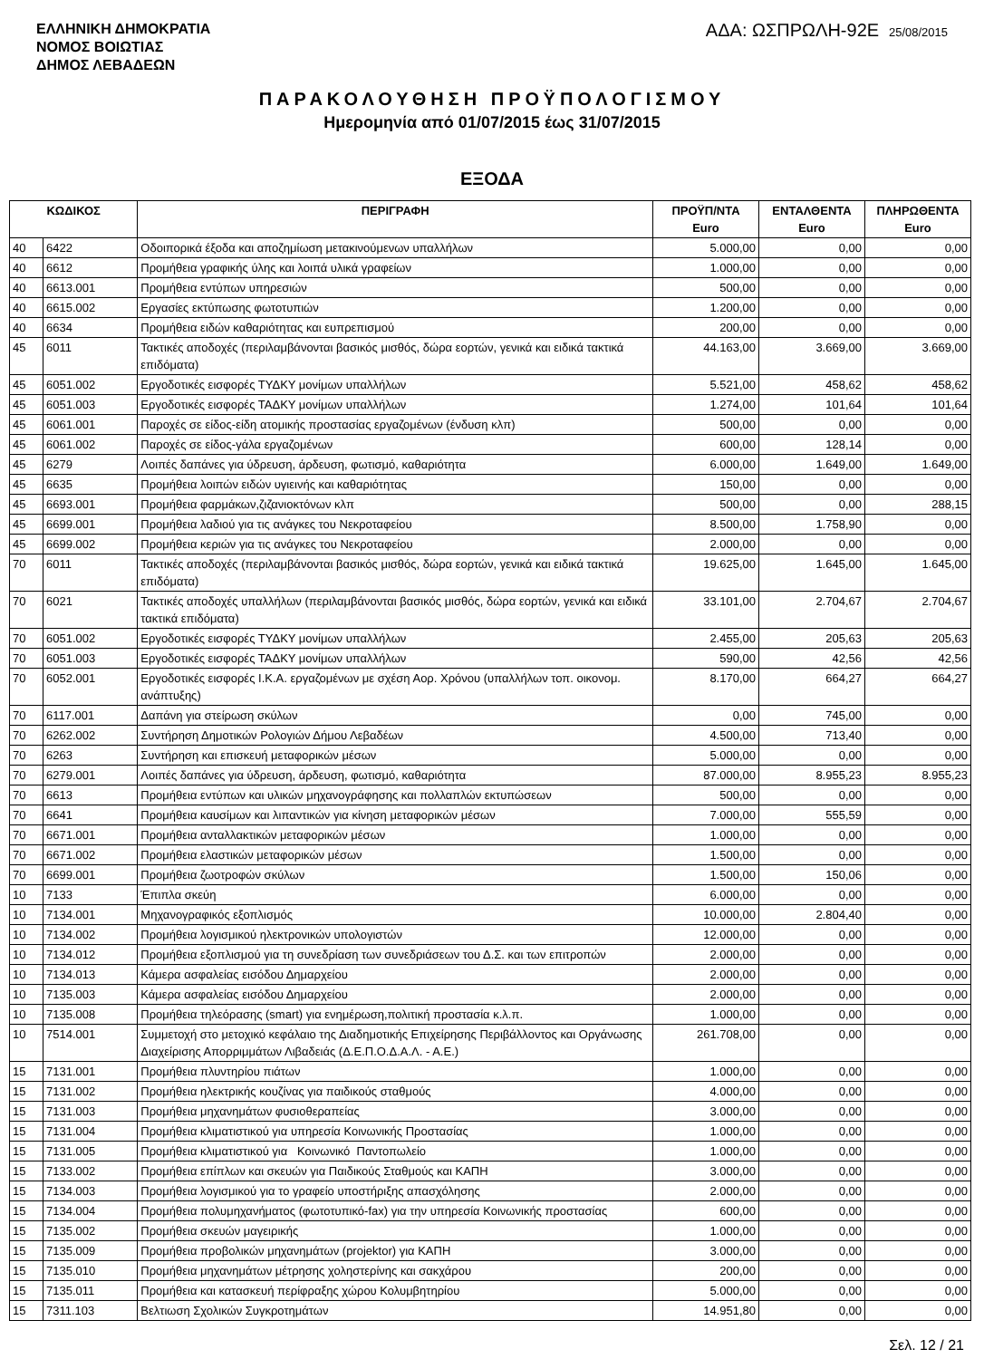ΕΛΛΗΝΙΚΗ ΔΗΜΟΚΡΑΤΙΑ
ΝΟΜΟΣ ΒΟΙΩΤΙΑΣ
ΔΗΜΟΣ ΛΕΒΑΔΕΩΝ
ΑΔΑ: ΩΣΠΡΩΛΗ-92Ε 25/08/2015
ΠΑΡΑΚΟΛΟΥΘΗΣΗ ΠΡΟΫΠΟΛΟΓΙΣΜΟΥ
Ημερομηνία από 01/07/2015 έως 31/07/2015
ΕΞΟΔΑ
| ΚΩΔΙΚΟΣ | | ΠΕΡΙΓΡΑΦΗ | ΠΡΟΫΠ/ΝΤΑ Euro | ΕΝΤΑΛΘΕΝΤΑ Euro | ΠΛΗΡΩΘΕΝΤΑ Euro |
| --- | --- | --- | --- | --- | --- |
| 40 | 6422 | Οδοιπορικά έξοδα και αποζημίωση μετακινούμενων υπαλλήλων | 5.000,00 | 0,00 | 0,00 |
| 40 | 6612 | Προμήθεια γραφικής ύλης και λοιπά υλικά γραφείων | 1.000,00 | 0,00 | 0,00 |
| 40 | 6613.001 | Προμήθεια εντύπων υπηρεσιών | 500,00 | 0,00 | 0,00 |
| 40 | 6615.002 | Εργασίες εκτύπωσης φωτοτυπιών | 1.200,00 | 0,00 | 0,00 |
| 40 | 6634 | Προμήθεια ειδών καθαριότητας και ευπρεπισμού | 200,00 | 0,00 | 0,00 |
| 45 | 6011 | Τακτικές αποδοχές (περιλαμβάνονται βασικός μισθός, δώρα εορτών, γενικά και ειδικά τακτικά επιδόματα) | 44.163,00 | 3.669,00 | 3.669,00 |
| 45 | 6051.002 | Εργοδοτικές εισφορές ΤΥΔΚΥ μονίμων υπαλλήλων | 5.521,00 | 458,62 | 458,62 |
| 45 | 6051.003 | Εργοδοτικές εισφορές ΤΑΔΚΥ μονίμων υπαλλήλων | 1.274,00 | 101,64 | 101,64 |
| 45 | 6061.001 | Παροχές σε είδος-είδη ατομικής προστασίας εργαζομένων (ένδυση κλπ) | 500,00 | 0,00 | 0,00 |
| 45 | 6061.002 | Παροχές σε είδος-γάλα εργαζομένων | 600,00 | 128,14 | 0,00 |
| 45 | 6279 | Λοιπές δαπάνες για ύδρευση, άρδευση, φωτισμό, καθαριότητα | 6.000,00 | 1.649,00 | 1.649,00 |
| 45 | 6635 | Προμήθεια λοιπών ειδών υγιεινής και καθαριότητας | 150,00 | 0,00 | 0,00 |
| 45 | 6693.001 | Προμήθεια φαρμάκων,ζιζανιοκτόνων κλπ | 500,00 | 0,00 | 288,15 |
| 45 | 6699.001 | Προμήθεια λαδιού για τις ανάγκες του Νεκροταφείου | 8.500,00 | 1.758,90 | 0,00 |
| 45 | 6699.002 | Προμήθεια κεριών για τις ανάγκες του Νεκροταφείου | 2.000,00 | 0,00 | 0,00 |
| 70 | 6011 | Τακτικές αποδοχές (περιλαμβάνονται βασικός μισθός, δώρα εορτών, γενικά και ειδικά τακτικά επιδόματα) | 19.625,00 | 1.645,00 | 1.645,00 |
| 70 | 6021 | Τακτικές αποδοχές υπαλλήλων (περιλαμβάνονται βασικός μισθός, δώρα εορτών, γενικά και ειδικά τακτικά επιδόματα) | 33.101,00 | 2.704,67 | 2.704,67 |
| 70 | 6051.002 | Εργοδοτικές εισφορές ΤΥΔΚΥ μονίμων υπαλλήλων | 2.455,00 | 205,63 | 205,63 |
| 70 | 6051.003 | Εργοδοτικές εισφορές ΤΑΔΚΥ μονίμων υπαλλήλων | 590,00 | 42,56 | 42,56 |
| 70 | 6052.001 | Εργοδοτικές εισφορές Ι.Κ.Α. εργαζομένων με σχέση Αορ. Χρόνου (υπαλλήλων τοπ. οικονομ. ανάπτυξης) | 8.170,00 | 664,27 | 664,27 |
| 70 | 6117.001 | Δαπάνη για στείρωση σκύλων | 0,00 | 745,00 | 0,00 |
| 70 | 6262.002 | Συντήρηση Δημοτικών Ρολογιών Δήμου Λεβαδέων | 4.500,00 | 713,40 | 0,00 |
| 70 | 6263 | Συντήρηση και επισκευή μεταφορικών μέσων | 5.000,00 | 0,00 | 0,00 |
| 70 | 6279.001 | Λοιπές δαπάνες για ύδρευση, άρδευση, φωτισμό, καθαριότητα | 87.000,00 | 8.955,23 | 8.955,23 |
| 70 | 6613 | Προμήθεια εντύπων και υλικών μηχανογράφησης και πολλαπλών εκτυπώσεων | 500,00 | 0,00 | 0,00 |
| 70 | 6641 | Προμήθεια καυσίμων και λιπαντικών για κίνηση μεταφορικών μέσων | 7.000,00 | 555,59 | 0,00 |
| 70 | 6671.001 | Προμήθεια ανταλλακτικών μεταφορικών μέσων | 1.000,00 | 0,00 | 0,00 |
| 70 | 6671.002 | Προμήθεια ελαστικών μεταφορικών μέσων | 1.500,00 | 0,00 | 0,00 |
| 70 | 6699.001 | Προμήθεια ζωοτροφών σκύλων | 1.500,00 | 150,06 | 0,00 |
| 10 | 7133 | Έπιπλα σκεύη | 6.000,00 | 0,00 | 0,00 |
| 10 | 7134.001 | Μηχανογραφικός εξοπλισμός | 10.000,00 | 2.804,40 | 0,00 |
| 10 | 7134.002 | Προμήθεια λογισμικού ηλεκτρονικών υπολογιστών | 12.000,00 | 0,00 | 0,00 |
| 10 | 7134.012 | Προμήθεια εξοπλισμού για τη συνεδρίαση των συνεδριάσεων του Δ.Σ. και των επιτροπών | 2.000,00 | 0,00 | 0,00 |
| 10 | 7134.013 | Κάμερα ασφαλείας εισόδου Δημαρχείου | 2.000,00 | 0,00 | 0,00 |
| 10 | 7135.003 | Κάμερα ασφαλείας εισόδου Δημαρχείου | 2.000,00 | 0,00 | 0,00 |
| 10 | 7135.008 | Προμήθεια τηλεόρασης (smart) για ενημέρωση,πολιτική προστασία κ.λ.π. | 1.000,00 | 0,00 | 0,00 |
| 10 | 7514.001 | Συμμετοχή στο μετοχικό κεφάλαιο της Διαδημοτικής Επιχείρησης Περιβάλλοντος και Οργάνωσης Διαχείρισης Απορριμμάτων Λιβαδειάς (Δ.Ε.Π.Ο.Δ.Α.Λ. - Α.Ε.) | 261.708,00 | 0,00 | 0,00 |
| 15 | 7131.001 | Προμήθεια πλυντηρίου πιάτων | 1.000,00 | 0,00 | 0,00 |
| 15 | 7131.002 | Προμήθεια ηλεκτρικής κουζίνας για παιδικούς σταθμούς | 4.000,00 | 0,00 | 0,00 |
| 15 | 7131.003 | Προμήθεια μηχανημάτων φυσιοθεραπείας | 3.000,00 | 0,00 | 0,00 |
| 15 | 7131.004 | Προμήθεια κλιματιστικού για υπηρεσία Κοινωνικής Προστασίας | 1.000,00 | 0,00 | 0,00 |
| 15 | 7131.005 | Προμήθεια κλιματιστικού για Κοινωνικό Παντοπωλείο | 1.000,00 | 0,00 | 0,00 |
| 15 | 7133.002 | Προμήθεια επίπλων και σκευών για Παιδικούς Σταθμούς και ΚΑΠΗ | 3.000,00 | 0,00 | 0,00 |
| 15 | 7134.003 | Προμήθεια λογισμικού για το γραφείο υποστήριξης απασχόλησης | 2.000,00 | 0,00 | 0,00 |
| 15 | 7134.004 | Προμήθεια πολυμηχανήματος (φωτοτυπικό-fax) για την υπηρεσία Κοινωνικής προστασίας | 600,00 | 0,00 | 0,00 |
| 15 | 7135.002 | Προμήθεια σκευών μαγειρικής | 1.000,00 | 0,00 | 0,00 |
| 15 | 7135.009 | Προμήθεια προβολικών μηχανημάτων (projektor) για ΚΑΠΗ | 3.000,00 | 0,00 | 0,00 |
| 15 | 7135.010 | Προμήθεια μηχανημάτων μέτρησης χοληστερίνης και σακχάρου | 200,00 | 0,00 | 0,00 |
| 15 | 7135.011 | Προμήθεια και κατασκευή περίφραξης χώρου Κολυμβητηρίου | 5.000,00 | 0,00 | 0,00 |
| 15 | 7311.103 | Βελτιωση Σχολικών Συγκροτημάτων | 14.951,80 | 0,00 | 0,00 |
Σελ. 12 / 21